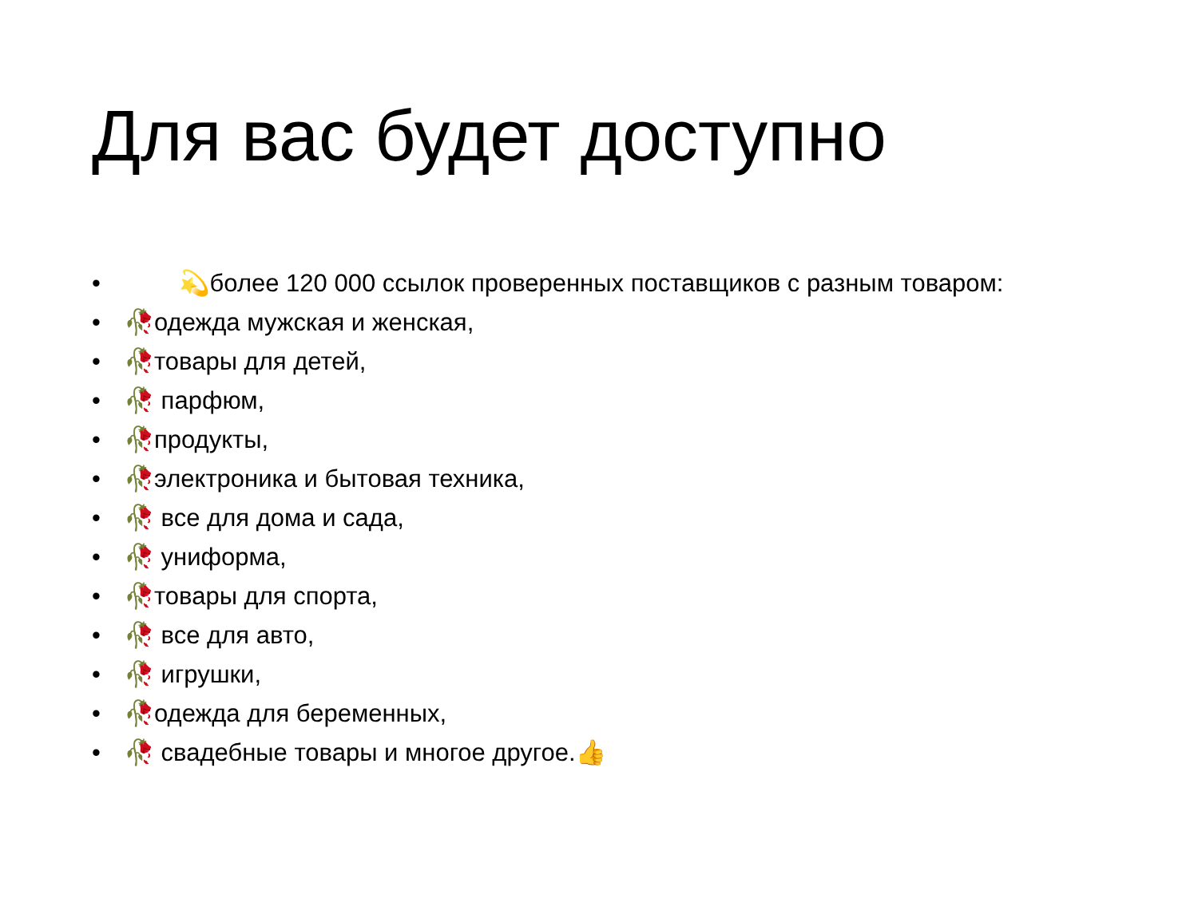Для вас будет доступно
• 💫более 120 000 ссылок проверенных поставщиков с разным товаром:
• 🥀 одежда мужская и женская,
• 🥀 товары для детей,
• 🥀 парфюм,
• 🥀 продукты,
• 🥀 электроника и бытовая техника,
• 🥀 все для дома и сада,
• 🥀 униформа,
• 🥀 товары для спорта,
• 🥀 все для авто,
• 🥀 игрушки,
• 🥀 одежда для беременных,
• 🥀 свадебные товары и многое другое.👍